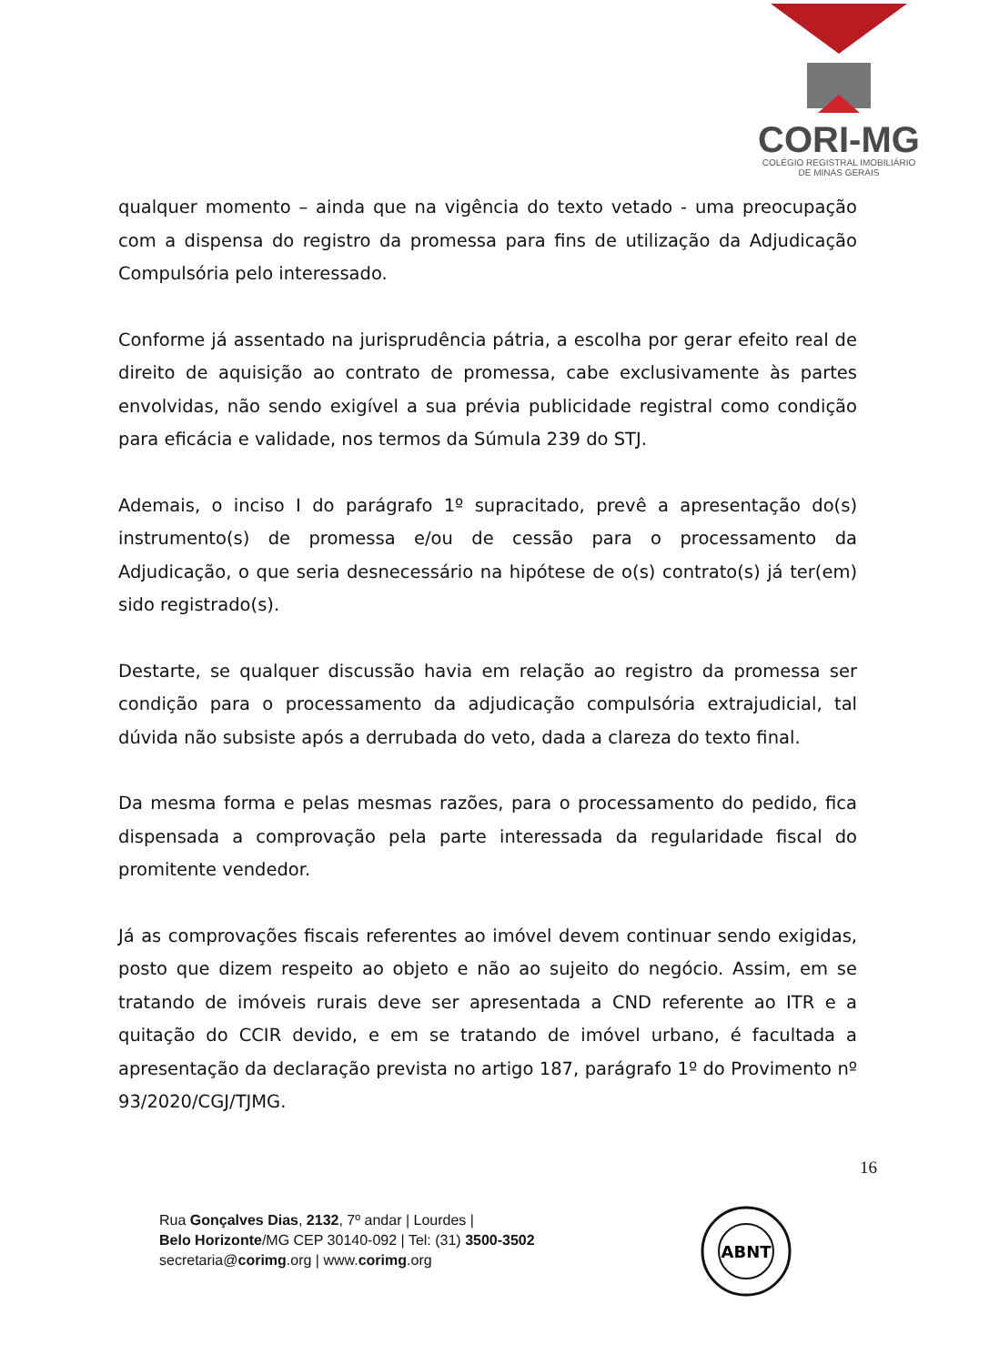CORI-MG
COLÉGIO REGISTRAL IMOBILIÁRIO
DE MINAS GERAIS
qualquer momento – ainda que na vigência do texto vetado - uma preocupação com a dispensa do registro da promessa para fins de utilização da Adjudicação Compulsória pelo interessado.
Conforme já assentado na jurisprudência pátria, a escolha por gerar efeito real de direito de aquisição ao contrato de promessa, cabe exclusivamente às partes envolvidas, não sendo exigível a sua prévia publicidade registral como condição para eficácia e validade, nos termos da Súmula 239 do STJ.
Ademais, o inciso I do parágrafo 1º supracitado, prevê a apresentação do(s) instrumento(s) de promessa e/ou de cessão para o processamento da Adjudicação, o que seria desnecessário na hipótese de o(s) contrato(s) já ter(em) sido registrado(s).
Destarte, se qualquer discussão havia em relação ao registro da promessa ser condição para o processamento da adjudicação compulsória extrajudicial, tal dúvida não subsiste após a derrubada do veto, dada a clareza do texto final.
Da mesma forma e pelas mesmas razões, para o processamento do pedido, fica dispensada a comprovação pela parte interessada da regularidade fiscal do promitente vendedor.
Já as comprovações fiscais referentes ao imóvel devem continuar sendo exigidas, posto que dizem respeito ao objeto e não ao sujeito do negócio. Assim, em se tratando de imóveis rurais deve ser apresentada a CND referente ao ITR e a quitação do CCIR devido, e em se tratando de imóvel urbano, é facultada a apresentação da declaração prevista no artigo 187, parágrafo 1º do Provimento nº 93/2020/CGJ/TJMG.
16
Rua Gonçalves Dias, 2132, 7º andar | Lourdes |
Belo Horizonte/MG CEP 30140-092 | Tel: (31) 3500-3502
secretaria@corimg.org | www.corimg.org
ABNT